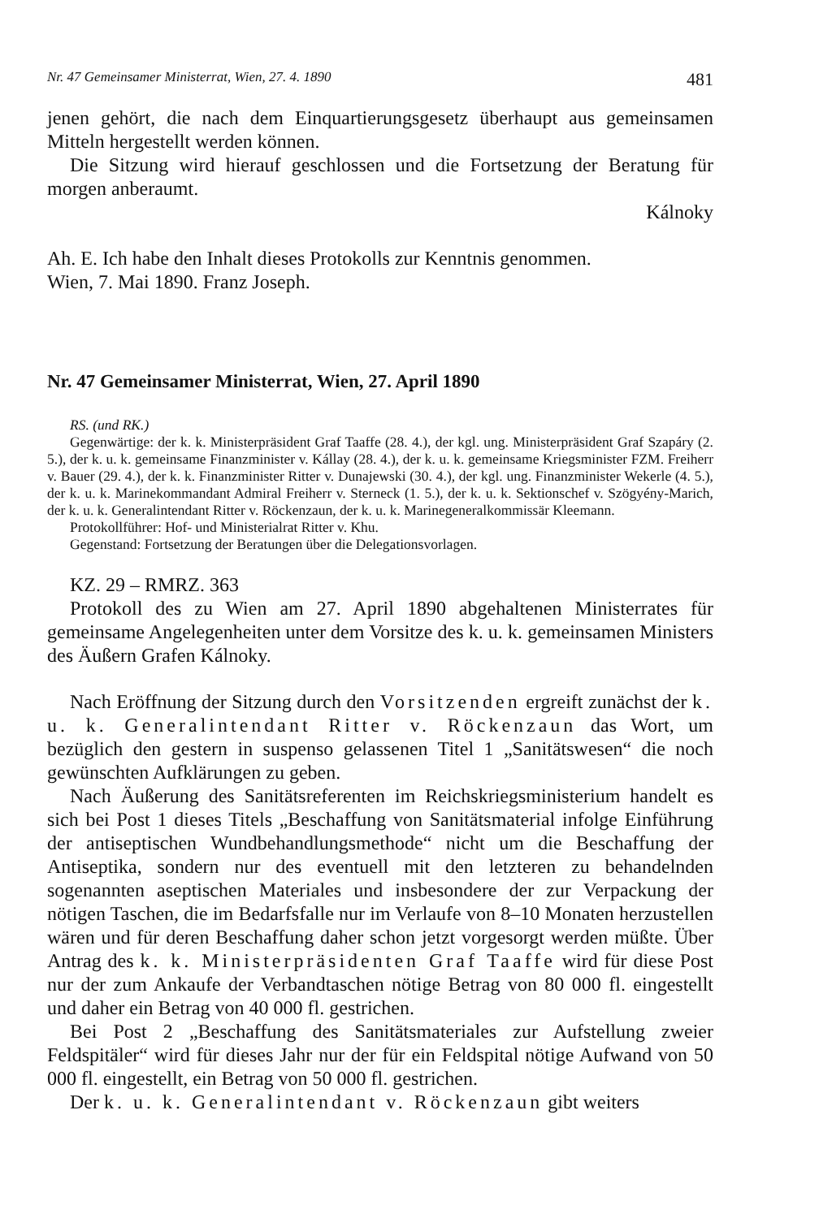Nr. 47 Gemeinsamer Ministerrat, Wien, 27. 4. 1890 481
jenen gehört, die nach dem Einquartierungsgesetz überhaupt aus gemeinsamen Mitteln hergestellt werden können.
Die Sitzung wird hierauf geschlossen und die Fortsetzung der Beratung für morgen anberaumt.
Kálnoky
Ah. E. Ich habe den Inhalt dieses Protokolls zur Kenntnis genommen.
Wien, 7. Mai 1890. Franz Joseph.
Nr. 47 Gemeinsamer Ministerrat, Wien, 27. April 1890
RS. (und RK.)
Gegenwärtige: der k. k. Ministerpräsident Graf Taaffe (28. 4.), der kgl. ung. Ministerpräsident Graf Szapáry (2. 5.), der k. u. k. gemeinsame Finanzminister v. Kállay (28. 4.), der k. u. k. gemeinsame Kriegsminister FZM. Freiherr v. Bauer (29. 4.), der k. k. Finanzminister Ritter v. Dunajewski (30. 4.), der kgl. ung. Finanzminister Wekerle (4. 5.), der k. u. k. Marinekommandant Admiral Freiherr v. Sterneck (1. 5.), der k. u. k. Sektionschef v. Szögyény-Marich, der k. u. k. Generalintendant Ritter v. Röckenzaun, der k. u. k. Marinegeneralkommissär Kleemann.
Protokollführer: Hof- und Ministerialrat Ritter v. Khu.
Gegenstand: Fortsetzung der Beratungen über die Delegationsvorlagen.
KZ. 29 – RMRZ. 363
Protokoll des zu Wien am 27. April 1890 abgehaltenen Ministerrates für gemeinsame Angelegenheiten unter dem Vorsitze des k. u. k. gemeinsamen Ministers des Äußern Grafen Kálnoky.
Nach Eröffnung der Sitzung durch den Vorsitzenden ergreift zunächst der k. u. k. Generalintendant Ritter v. Röckenzaun das Wort, um bezüglich den gestern in suspenso gelassenen Titel 1 „Sanitätswesen“ die noch gewünschten Aufklärungen zu geben.
Nach Äußerung des Sanitätsreferenten im Reichskriegsministerium handelt es sich bei Post 1 dieses Titels „Beschaffung von Sanitätsmaterial infolge Einführung der antiseptischen Wundbehandlungsmethode“ nicht um die Beschaffung der Antiseptika, sondern nur des eventuell mit den letzteren zu behandelnden sogenannten aseptischen Materiales und insbesondere der zur Verpackung der nötigen Taschen, die im Bedarfsfalle nur im Verlaufe von 8–10 Monaten herzustellen wären und für deren Beschaffung daher schon jetzt vorgesorgt werden müßte. Über Antrag des k. k. Ministerpräsidenten Graf Taaffe wird für diese Post nur der zum Ankaufe der Verbandtaschen nötige Betrag von 80 000 fl. eingestellt und daher ein Betrag von 40 000 fl. gestrichen.
Bei Post 2 „Beschaffung des Sanitätsmateriales zur Aufstellung zweier Feldspitäler“ wird für dieses Jahr nur der für ein Feldspital nötige Aufwand von 50 000 fl. eingestellt, ein Betrag von 50 000 fl. gestrichen.
Der k. u. k. Generalintendant v. Röckenzaun gibt weiters